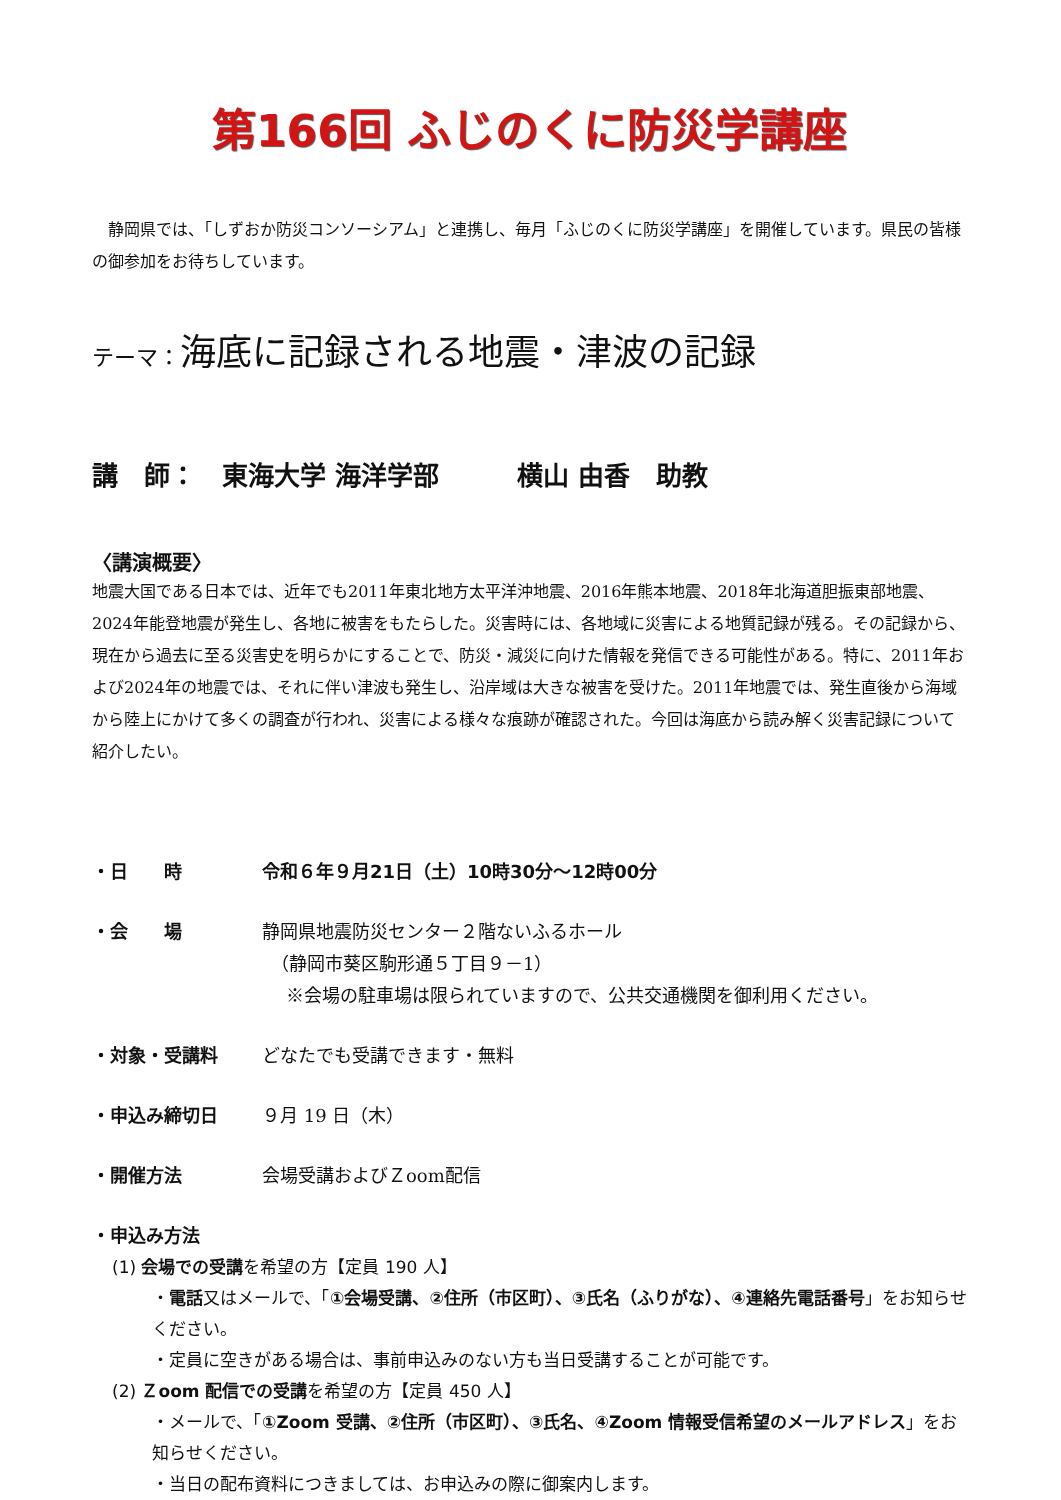第166回 ふじのくに防災学講座
　静岡県では、「しずおか防災コンソーシアム」と連携し、毎月「ふじのくに防災学講座」を開催しています。県民の皆様の御参加をお待ちしています。
テーマ：海底に記録される地震・津波の記録
講　師：　東海大学 海洋学部　　　横山 由香　助教
〈講演概要〉
地震大国である日本では、近年でも2011年東北地方太平洋沖地震、2016年熊本地震、2018年北海道胆振東部地震、2024年能登地震が発生し、各地に被害をもたらした。災害時には、各地域に災害による地質記録が残る。その記録から、現在から過去に至る災害史を明らかにすることで、防災・減災に向けた情報を発信できる可能性がある。特に、2011年および2024年の地震では、それに伴い津波も発生し、沿岸域は大きな被害を受けた。2011年地震では、発生直後から海域から陸上にかけて多くの調査が行われ、災害による様々な痕跡が確認された。今回は海底から読み解く災害記録について紹介したい。
・日　　時 令和６年９月21日（土）10時30分～12時00分
・会　　場 静岡県地震防災センター２階ないふるホール
　（静岡市葵区駒形通５丁目９－1）
　 ※会場の駐車場は限られていますので、公共交通機関を御利用ください。
・対象・受講料 どなたでも受講できます・無料
・申込み締切日 ９月 19 日（木）
・開催方法 会場受講およびＺoom配信
・申込み方法
(1) 会場での受講を希望の方【定員 190 人】
・電話又はメールで、「①会場受講、②住所（市区町）、③氏名（ふりがな）、④連絡先電話番号」をお知らせください。
・定員に空きがある場合は、事前申込みのない方も当日受講することが可能です。
(2) Ｚoom 配信での受講を希望の方【定員 450 人】
・メールで、「①Zoom 受講、②住所（市区町）、③氏名、④Zoom 情報受信希望のメールアドレス」をお知らせください。
・当日の配布資料につきましては、お申込みの際に御案内します。